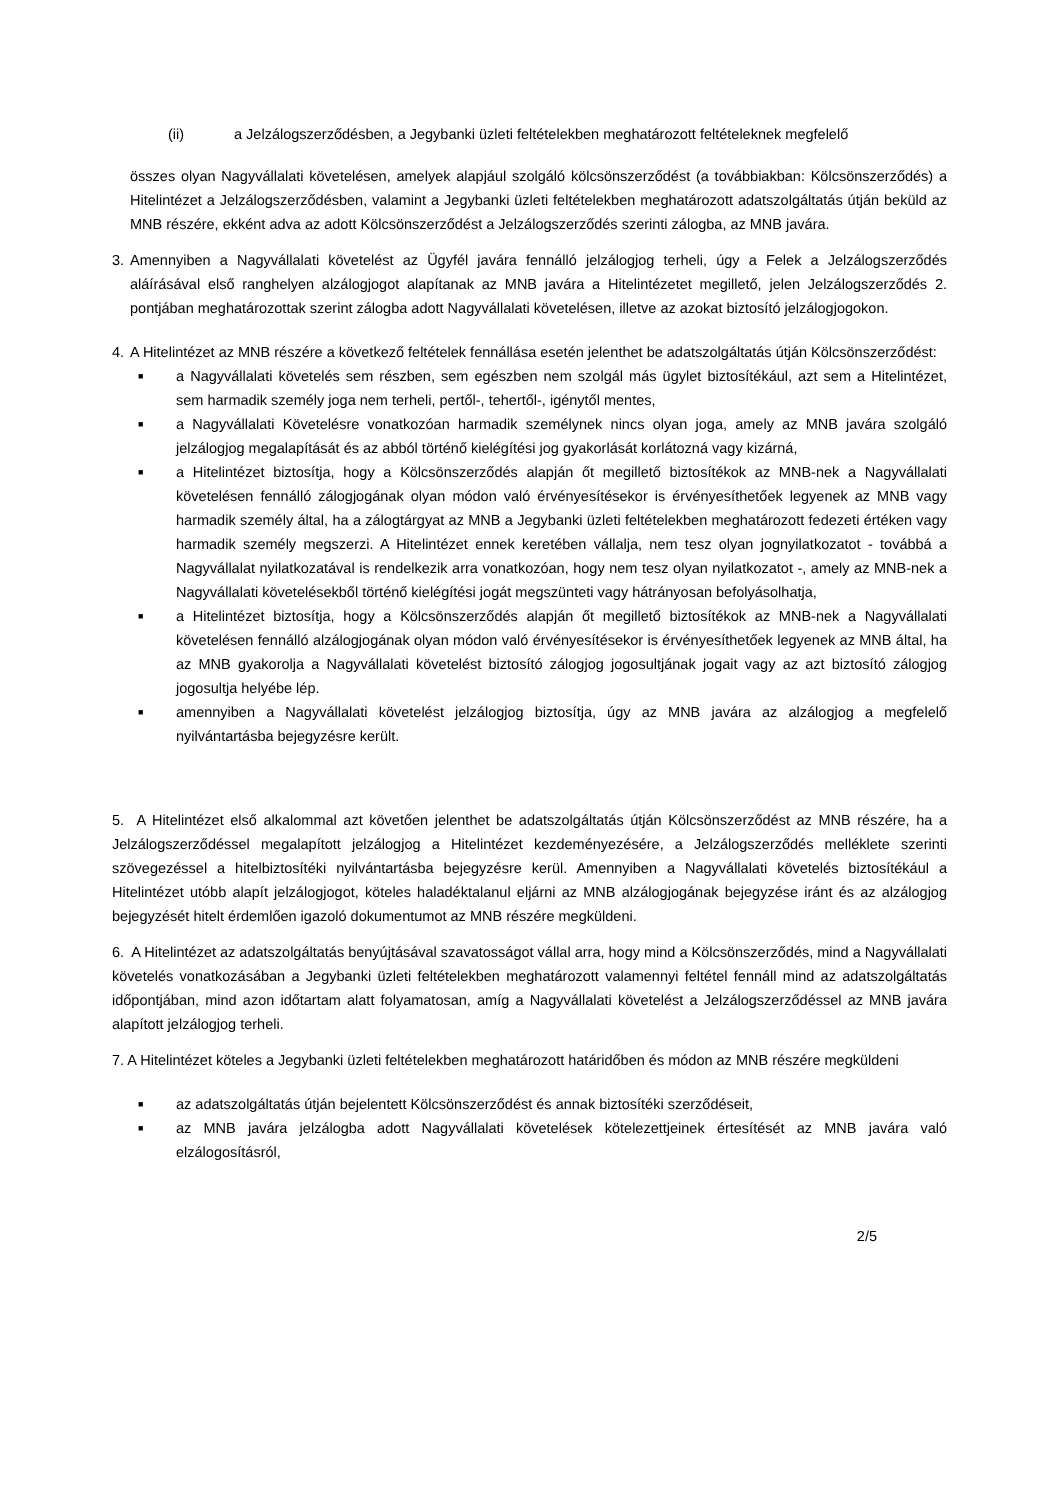(ii) a Jelzálogszerződésben, a Jegybanki üzleti feltételekben meghatározott feltételeknek megfelelő
összes olyan Nagyvállalati követelésen, amelyek alapjául szolgáló kölcsönszerződést (a továbbiakban: Kölcsönszerződés) a Hitelintézet a Jelzálogszerződésben, valamint a Jegybanki üzleti feltételekben meghatározott adatszolgáltatás útján beküld az MNB részére, ekként adva az adott Kölcsönszerződést a Jelzálogszerződés szerinti zálogba, az MNB javára.
3. Amennyiben a Nagyvállalati követelést az Ügyfél javára fennálló jelzálogjog terheli, úgy a Felek a Jelzálogszerződés aláírásával első ranghelyen alzálogjogot alapítanak az MNB javára a Hitelintézetet megillető, jelen Jelzálogszerződés 2. pontjában meghatározottak szerint zálogba adott Nagyvállalati követelésen, illetve az azokat biztosító jelzálogjogokon.
4. A Hitelintézet az MNB részére a következő feltételek fennállása esetén jelenthet be adatszolgáltatás útján Kölcsönszerződést:
■ a Nagyvállalati követelés sem részben, sem egészben nem szolgál más ügylet biztosítékául, azt sem a Hitelintézet, sem harmadik személy joga nem terheli, pertől-, tehertől-, igénytől mentes,
■ a Nagyvállalati Követelésre vonatkozóan harmadik személynek nincs olyan joga, amely az MNB javára szolgáló jelzálogjog megalapítását és az abból történő kielégítési jog gyakorlását korlátozná vagy kizárná,
■ a Hitelintézet biztosítja, hogy a Kölcsönszerződés alapján őt megillető biztosítékok az MNB-nek a Nagyvállalati követelésen fennálló zálogjogának olyan módon való érvényesítésekor is érvényesíthetőek legyenek az MNB vagy harmadik személy által, ha a zálogtárgyat az MNB a Jegybanki üzleti feltételekben meghatározott fedezeti értéken vagy harmadik személy megszerzi. A Hitelintézet ennek keretében vállalja, nem tesz olyan jognyilatkozatot - továbbá a Nagyvállalat nyilatkozatával is rendelkezik arra vonatkozóan, hogy nem tesz olyan nyilatkozatot -, amely az MNB-nek a Nagyvállalati követelésekből történő kielégítési jogát megszünteti vagy hátrányosan befolyásolhatja,
■ a Hitelintézet biztosítja, hogy a Kölcsönszerződés alapján őt megillető biztosítékok az MNB-nek a Nagyvállalati követelésen fennálló alzálogjogának olyan módon való érvényesítésekor is érvényesíthetőek legyenek az MNB által, ha az MNB gyakorolja a Nagyvállalati követelést biztosító zálogjog jogosultjának jogait vagy az azt biztosító zálogjog jogosultja helyébe lép.
■ amennyiben a Nagyvállalati követelést jelzálogjog biztosítja, úgy az MNB javára az alzálogjog a megfelelő nyilvántartásba bejegyzésre került.
5. A Hitelintézet első alkalommal azt követően jelenthet be adatszolgáltatás útján Kölcsönszerződést az MNB részére, ha a Jelzálogszerződéssel megalapított jelzálogjog a Hitelintézet kezdeményezésére, a Jelzálogszerződés melléklete szerinti szövegezéssel a hitelbiztosítéki nyilvántartásba bejegyzésre kerül. Amennyiben a Nagyvállalati követelés biztosítékául a Hitelintézet utóbb alapít jelzálogjogot, köteles haladéktalanul eljárni az MNB alzálogjogának bejegyzése iránt és az alzálogjog bejegyzését hitelt érdemlően igazoló dokumentumot az MNB részére megküldeni.
6. A Hitelintézet az adatszolgáltatás benyújtásával szavatosságot vállal arra, hogy mind a Kölcsönszerződés, mind a Nagyvállalati követelés vonatkozásában a Jegybanki üzleti feltételekben meghatározott valamennyi feltétel fennáll mind az adatszolgáltatás időpontjában, mind azon időtartam alatt folyamatosan, amíg a Nagyvállalati követelést a Jelzálogszerződéssel az MNB javára alapított jelzálogjog terheli.
7. A Hitelintézet köteles a Jegybanki üzleti feltételekben meghatározott határidőben és módon az MNB részére megküldeni
■ az adatszolgáltatás útján bejelentett Kölcsönszerződést és annak biztosítéki szerződéseit,
■ az MNB javára jelzálogba adott Nagyvállalati követelések kötelezettjeinek értesítését az MNB javára való elzálogosításról,
2/5